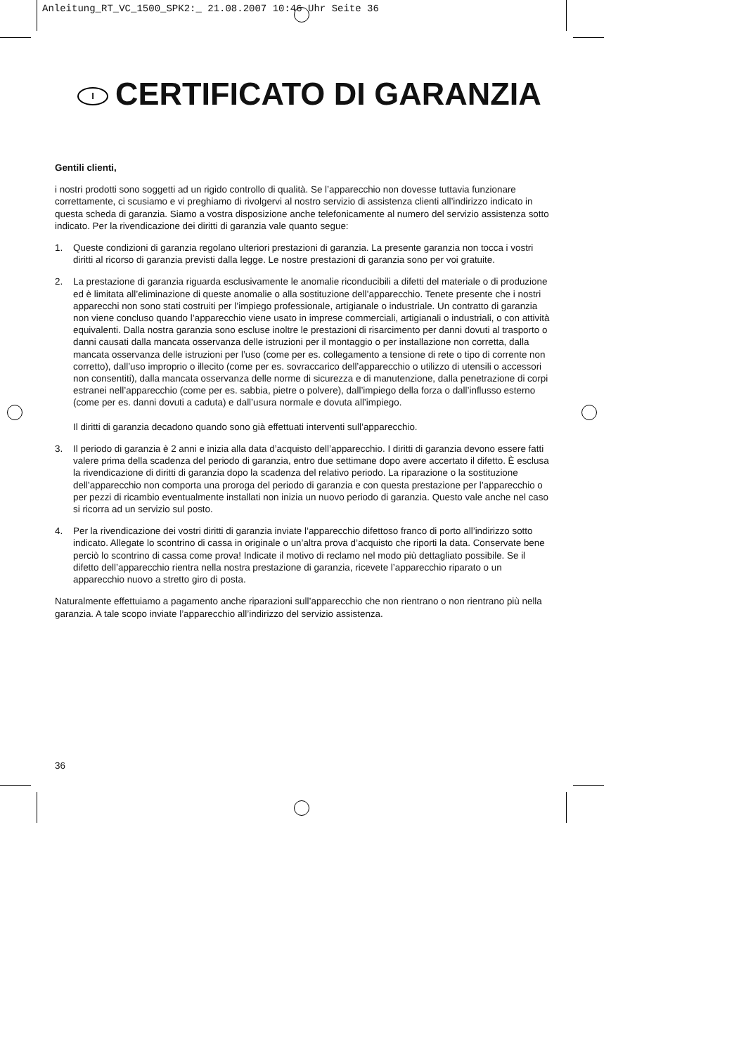Anleitung_RT_VC_1500_SPK2:_ 21.08.2007 10:46 Uhr Seite 36
I CERTIFICATO DI GARANZIA
Gentili clienti,
i nostri prodotti sono soggetti ad un rigido controllo di qualità. Se l’apparecchio non dovesse tuttavia funzionare correttamente, ci scusiamo e vi preghiamo di rivolgervi al nostro servizio di assistenza clienti all’indirizzo indicato in questa scheda di garanzia. Siamo a vostra disposizione anche telefonicamente al numero del servizio assistenza sotto indicato. Per la rivendicazione dei diritti di garanzia vale quanto segue:
1. Queste condizioni di garanzia regolano ulteriori prestazioni di garanzia. La presente garanzia non tocca i vostri diritti al ricorso di garanzia previsti dalla legge. Le nostre prestazioni di garanzia sono per voi gratuite.
2. La prestazione di garanzia riguarda esclusivamente le anomalie riconducibili a difetti del materiale o di produzione ed è limitata all’eliminazione di queste anomalie o alla sostituzione dell’apparecchio. Tenete presente che i nostri apparecchi non sono stati costruiti per l’impiego professionale, artigianale o industriale. Un contratto di garanzia non viene concluso quando l’apparecchio viene usato in imprese commerciali, artigianali o industriali, o con attività equivalenti. Dalla nostra garanzia sono escluse inoltre le prestazioni di risarcimento per danni dovuti al trasporto o danni causati dalla mancata osservanza delle istruzioni per il montaggio o per installazione non corretta, dalla mancata osservanza delle istruzioni per l’uso (come per es. collegamento a tensione di rete o tipo di corrente non corretto), dall’uso improprio o illecito (come per es. sovraccarico dell’apparecchio o utilizzo di utensili o accessori non consentiti), dalla mancata osservanza delle norme di sicurezza e di manutenzione, dalla penetrazione di corpi estranei nell’apparecchio (come per es. sabbia, pietre o polvere), dall’impiego della forza o dall’influsso esterno (come per es. danni dovuti a caduta) e dall’usura normale e dovuta all’impiego.
Il diritti di garanzia decadono quando sono già effettuati interventi sull’apparecchio.
3. Il periodo di garanzia è 2 anni e inizia alla data d’acquisto dell’apparecchio. I diritti di garanzia devono essere fatti valere prima della scadenza del periodo di garanzia, entro due settimane dopo avere accertato il difetto. È esclusa la rivendicazione di diritti di garanzia dopo la scadenza del relativo periodo. La riparazione o la sostituzione dell’apparecchio non comporta una proroga del periodo di garanzia e con questa prestazione per l’apparecchio o per pezzi di ricambio eventualmente installati non inizia un nuovo periodo di garanzia. Questo vale anche nel caso si ricorra ad un servizio sul posto.
4. Per la rivendicazione dei vostri diritti di garanzia inviate l’apparecchio difettoso franco di porto all’indirizzo sotto indicato. Allegate lo scontrino di cassa in originale o un’altra prova d’acquisto che riporti la data. Conservate bene perciò lo scontrino di cassa come prova! Indicate il motivo di reclamo nel modo più dettagliato possibile. Se il difetto dell’apparecchio rientra nella nostra prestazione di garanzia, ricevete l’apparecchio riparato o un apparecchio nuovo a stretto giro di posta.
Naturalmente effettuiamo a pagamento anche riparazioni sull’apparecchio che non rientrano o non rientrano più nella garanzia. A tale scopo inviate l’apparecchio all’indirizzo del servizio assistenza.
36